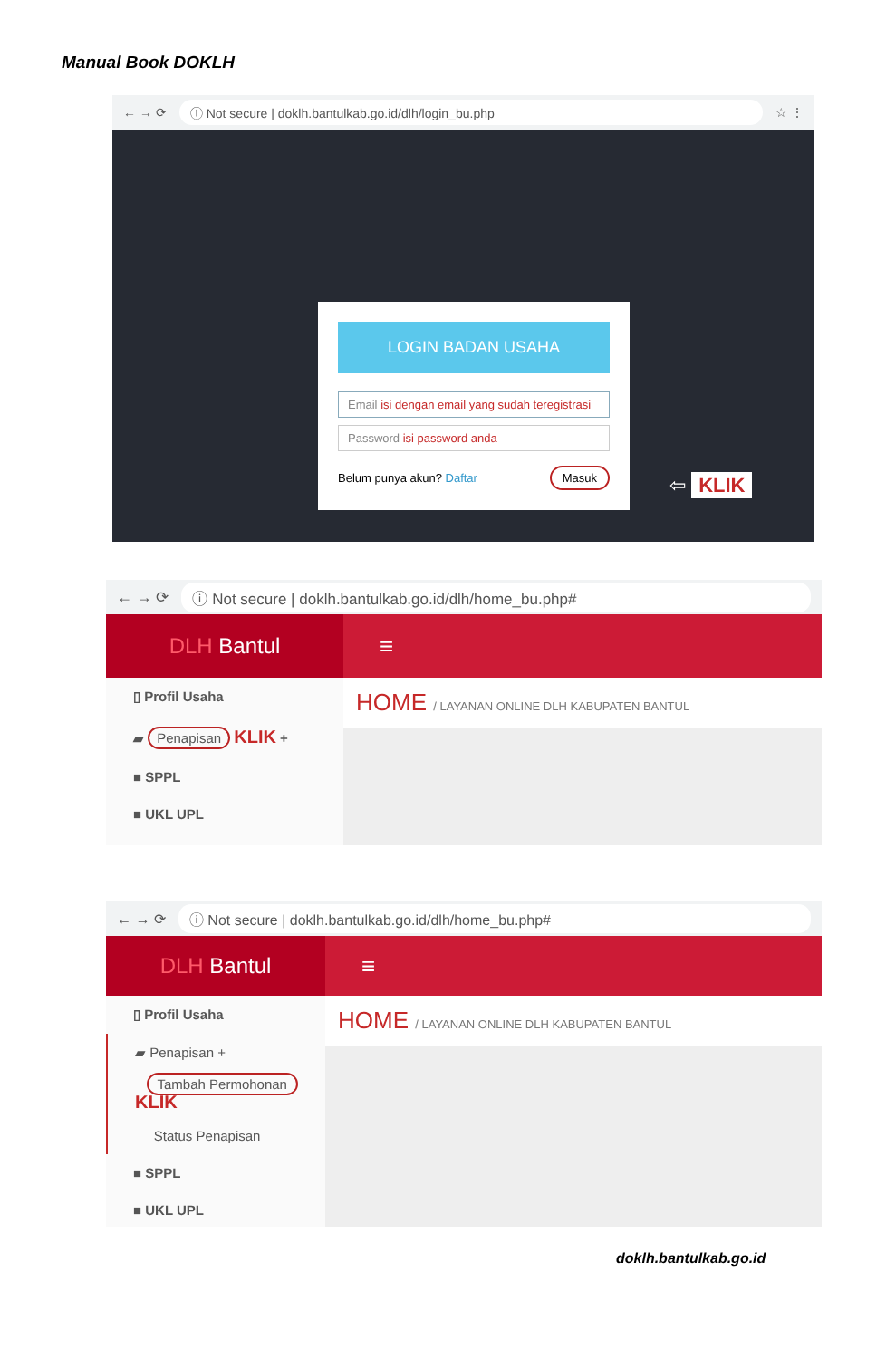Manual Book DOKLH
← → ⟳ ⓘ Not secure | doklh.bantulkab.go.id/dlh/login_bu.php ☆ ⋮
LOGIN BADAN USAHA
Email isi dengan email yang sudah teregistrasi
Password isi password anda
Belum punya akun? Daftar Masuk
⇦ KLIK
← → ⟳ ⓘ Not secure | doklh.bantulkab.go.id/dlh/home_bu.php#
DLH Bantul ≡
▯ Profil Usaha
▰ Penapisan KLIK +
■ SPPL
■ UKL UPL
HOME / LAYANAN ONLINE DLH KABUPATEN BANTUL
← → ⟳ ⓘ Not secure | doklh.bantulkab.go.id/dlh/home_bu.php#
DLH Bantul ≡
▯ Profil Usaha
▰ Penapisan +
Tambah Permohonan KLIK
Status Penapisan
■ SPPL
■ UKL UPL
HOME / LAYANAN ONLINE DLH KABUPATEN BANTUL
doklh.bantulkab.go.id